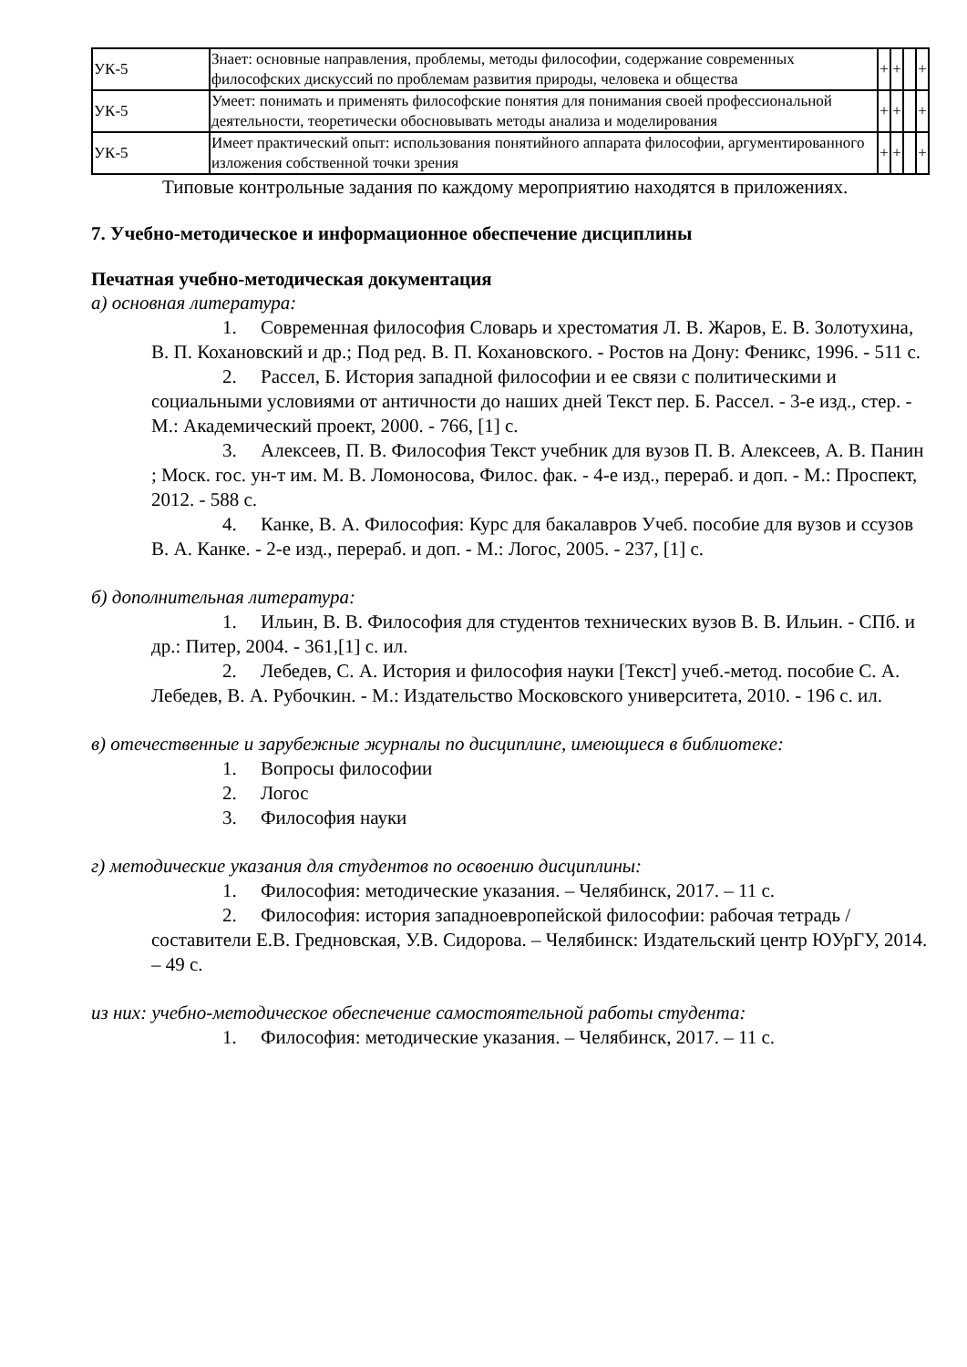| УК-5 | Знает: основные направления, проблемы, методы философии, содержание современных философских дискуссий по проблемам развития природы, человека и общества | + | + | | + |
| УК-5 | Умеет: понимать и применять философские понятия для понимания своей профессиональной деятельности, теоретически обосновывать методы анализа и моделирования | + | + | | + |
| УК-5 | Имеет практический опыт: использования понятийного аппарата философии, аргументированного изложения собственной точки зрения | + | + | | + |
Типовые контрольные задания по каждому мероприятию находятся в приложениях.
7. Учебно-методическое и информационное обеспечение дисциплины
Печатная учебно-методическая документация
а) основная литература:
1. Современная философия Словарь и хрестоматия Л. В. Жаров, Е. В. Золотухина, В. П. Кохановский и др.; Под ред. В. П. Кохановского. - Ростов на Дону: Феникс, 1996. - 511 с.
2. Рассел, Б. История западной философии и ее связи с политическими и социальными условиями от античности до наших дней Текст пер. Б. Рассел. - 3-е изд., стер. - М.: Академический проект, 2000. - 766, [1] с.
3. Алексеев, П. В. Философия Текст учебник для вузов П. В. Алексеев, А. В. Панин ; Моск. гос. ун-т им. М. В. Ломоносова, Филос. фак. - 4-е изд., перераб. и доп. - М.: Проспект, 2012. - 588 с.
4. Канке, В. А. Философия: Курс для бакалавров Учеб. пособие для вузов и ссузов В. А. Канке. - 2-е изд., перераб. и доп. - М.: Логос, 2005. - 237, [1] с.
б) дополнительная литература:
1. Ильин, В. В. Философия для студентов технических вузов В. В. Ильин. - СПб. и др.: Питер, 2004. - 361,[1] с. ил.
2. Лебедев, С. А. История и философия науки [Текст] учеб.-метод. пособие С. А. Лебедев, В. А. Рубочкин. - М.: Издательство Московского университета, 2010. - 196 с. ил.
в) отечественные и зарубежные журналы по дисциплине, имеющиеся в библиотеке:
1. Вопросы философии
2. Логос
3. Философия науки
г) методические указания для студентов по освоению дисциплины:
1. Философия: методические указания. – Челябинск, 2017. – 11 с.
2. Философия: история западноевропейской философии: рабочая тетрадь / составители Е.В. Гредновская, У.В. Сидорова. – Челябинск: Издательский центр ЮУрГУ, 2014. – 49 с.
из них: учебно-методическое обеспечение самостоятельной работы студента:
1. Философия: методические указания. – Челябинск, 2017. – 11 с.